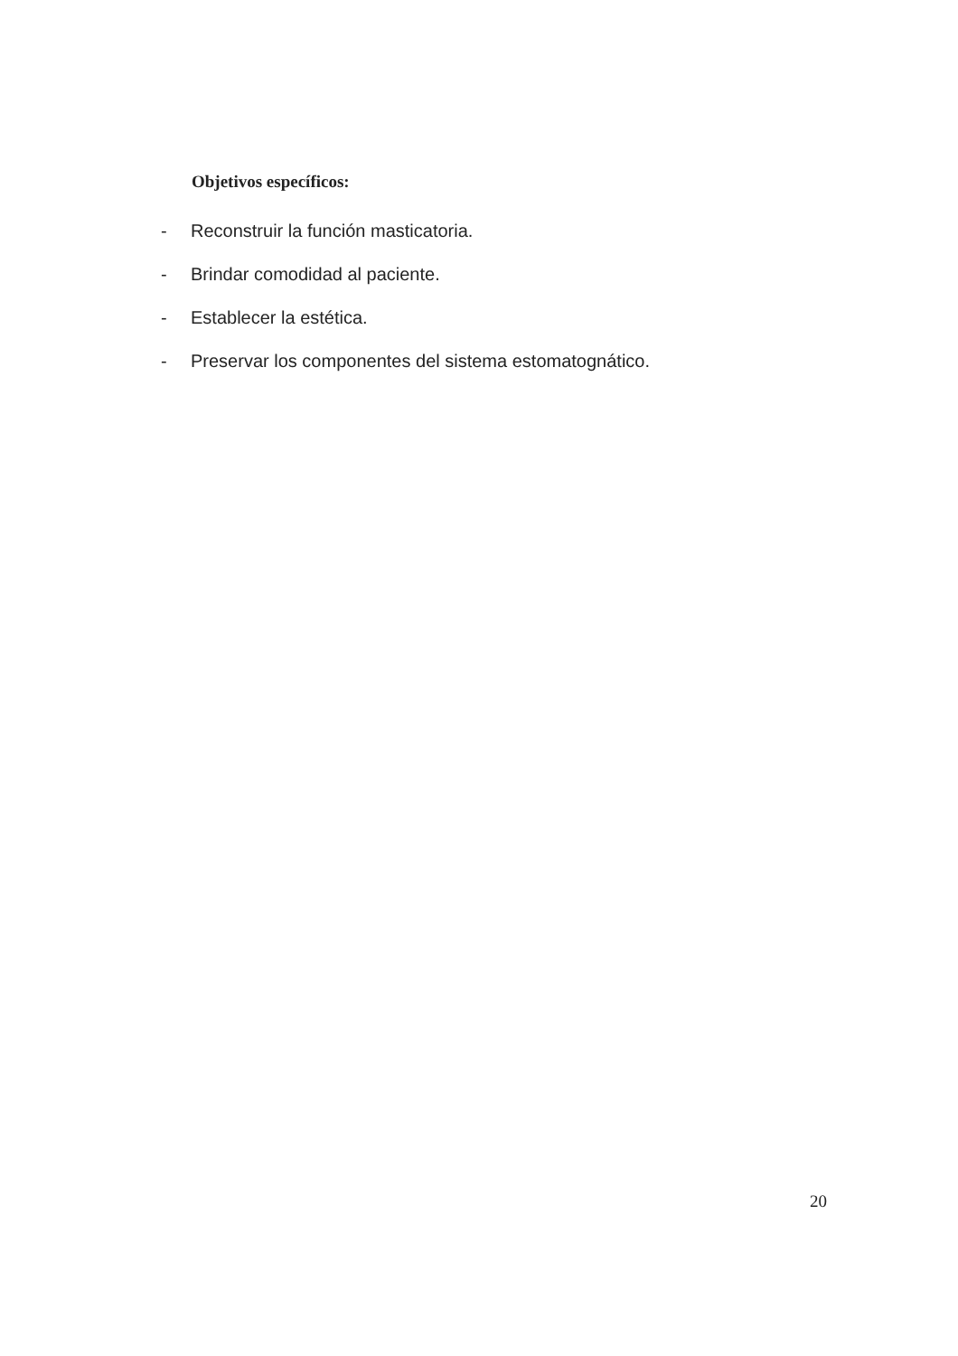Objetivos específicos:
- Reconstruir la función masticatoria.
- Brindar comodidad al paciente.
- Establecer la estética.
- Preservar los componentes del sistema estomatognático.
20